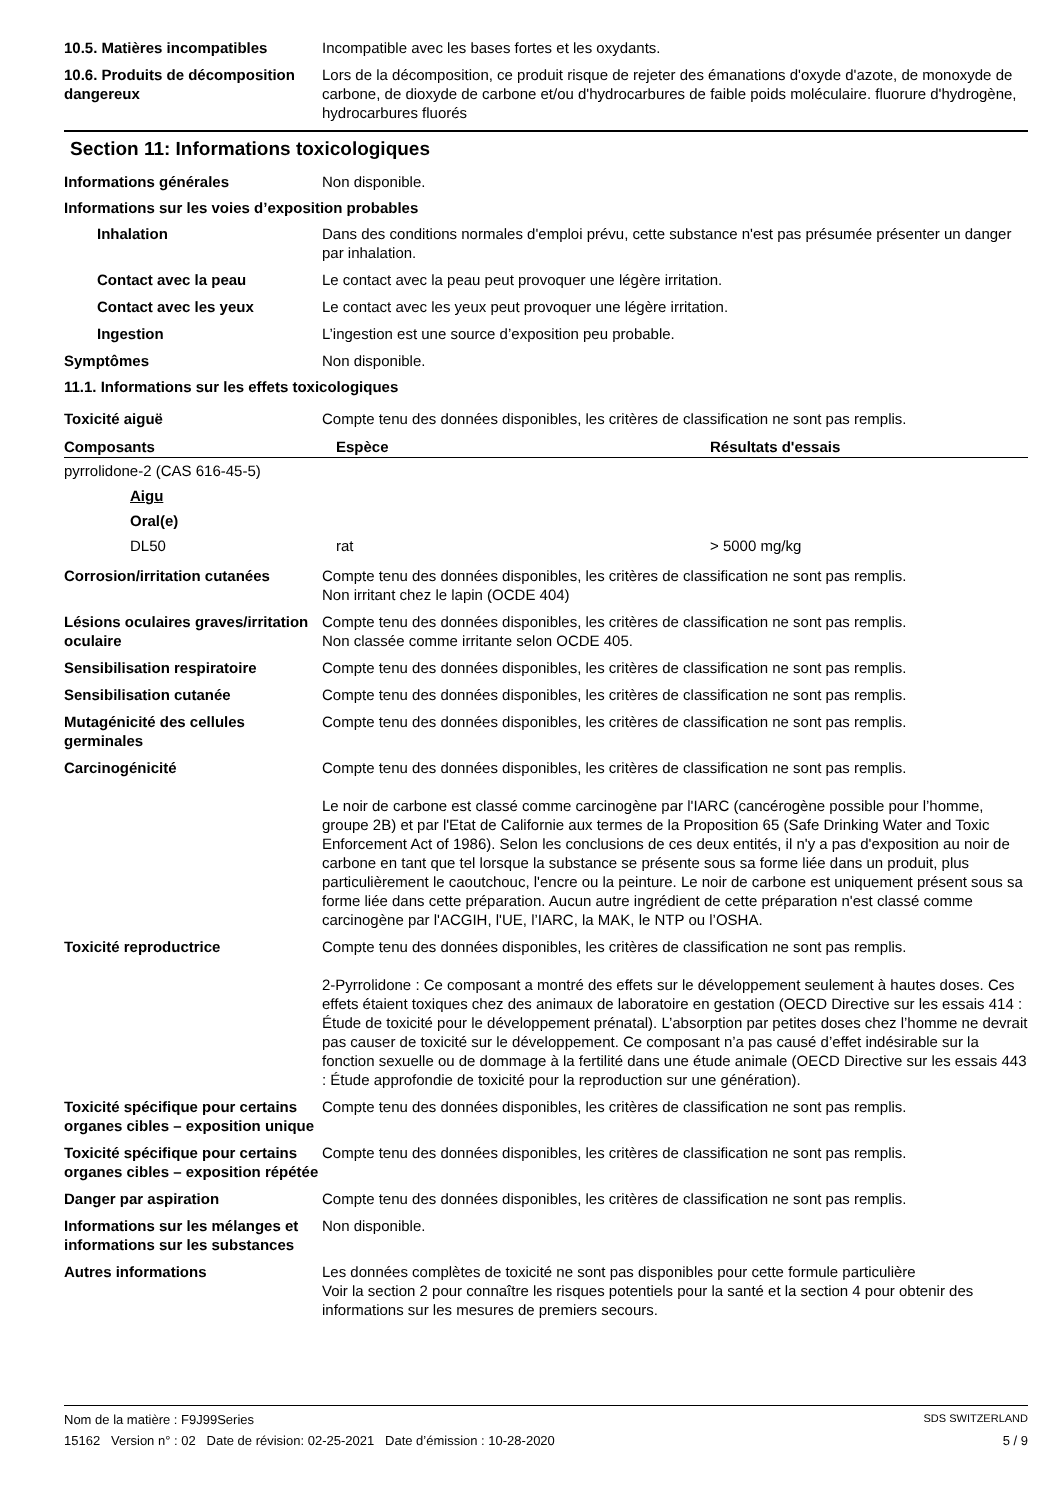10.5. Matières incompatibles Incompatible avec les bases fortes et les oxydants.
10.6. Produits de décomposition dangereux
Lors de la décomposition, ce produit risque de rejeter des émanations d'oxyde d'azote, de monoxyde de carbone, de dioxyde de carbone et/ou d'hydrocarbures de faible poids moléculaire. fluorure d'hydrogène, hydrocarbures fluorés
Section 11: Informations toxicologiques
Informations générales Non disponible.
Informations sur les voies d’exposition probables
Inhalation Dans des conditions normales d'emploi prévu, cette substance n'est pas présumée présenter un danger par inhalation.
Contact avec la peau Le contact avec la peau peut provoquer une légère irritation.
Contact avec les yeux Le contact avec les yeux peut provoquer une légère irritation.
Ingestion L’ingestion est une source d’exposition peu probable.
Symptômes Non disponible.
11.1. Informations sur les effets toxicologiques
Toxicité aiguë Compte tenu des données disponibles, les critères de classification ne sont pas remplis.
| Composants | Espèce | Résultats d'essais |
| --- | --- | --- |
| pyrrolidone-2 (CAS 616-45-5) | | |
| Aigu | | |
| Oral(e) | | |
| DL50 | rat | > 5000 mg/kg |
Corrosion/irritation cutanées
Compte tenu des données disponibles, les critères de classification ne sont pas remplis.
Non irritant chez le lapin (OCDE 404)
Lésions oculaires graves/irritation oculaire
Compte tenu des données disponibles, les critères de classification ne sont pas remplis.
Non classée comme irritante selon OCDE 405.
Sensibilisation respiratoire Compte tenu des données disponibles, les critères de classification ne sont pas remplis.
Sensibilisation cutanée Compte tenu des données disponibles, les critères de classification ne sont pas remplis.
Mutagénicité des cellules germinales
Compte tenu des données disponibles, les critères de classification ne sont pas remplis.
Carcinogénicité Compte tenu des données disponibles, les critères de classification ne sont pas remplis.
Le noir de carbone est classé comme carcinogène par l'IARC (cancérogène possible pour l’homme, groupe 2B) et par l'Etat de Californie aux termes de la Proposition 65 (Safe Drinking Water and Toxic Enforcement Act of 1986). Selon les conclusions de ces deux entités, il n'y a pas d'exposition au noir de carbone en tant que tel lorsque la substance se présente sous sa forme liée dans un produit, plus particulièrement le caoutchouc, l'encre ou la peinture. Le noir de carbone est uniquement présent sous sa forme liée dans cette préparation. Aucun autre ingrédient de cette préparation n'est classé comme carcinogène par l'ACGIH, l'UE, l’IARC, la MAK, le NTP ou l’OSHA.
Toxicité reproductrice Compte tenu des données disponibles, les critères de classification ne sont pas remplis.
2-Pyrrolidone : Ce composant a montré des effets sur le développement seulement à hautes doses. Ces effets étaient toxiques chez des animaux de laboratoire en gestation (OECD Directive sur les essais 414 : Étude de toxicité pour le développement prénatal). L’absorption par petites doses chez l’homme ne devrait pas causer de toxicité sur le développement. Ce composant n’a pas causé d’effet indésirable sur la fonction sexuelle ou de dommage à la fertilité dans une étude animale (OECD Directive sur les essais 443 : Étude approfondie de toxicité pour la reproduction sur une génération).
Toxicité spécifique pour certains organes cibles – exposition unique
Compte tenu des données disponibles, les critères de classification ne sont pas remplis.
Toxicité spécifique pour certains organes cibles – exposition répétée
Compte tenu des données disponibles, les critères de classification ne sont pas remplis.
Danger par aspiration Compte tenu des données disponibles, les critères de classification ne sont pas remplis.
Informations sur les mélanges et informations sur les substances
Non disponible.
Autres informations Les données complètes de toxicité ne sont pas disponibles pour cette formule particulière
Voir la section 2 pour connaître les risques potentiels pour la santé et la section 4 pour obtenir des informations sur les mesures de premiers secours.
Nom de la matière : F9J99Series SDS SWITZERLAND
15162 Version n° : 02 Date de révision: 02-25-2021 Date d’émission : 10-28-2020 5 / 9